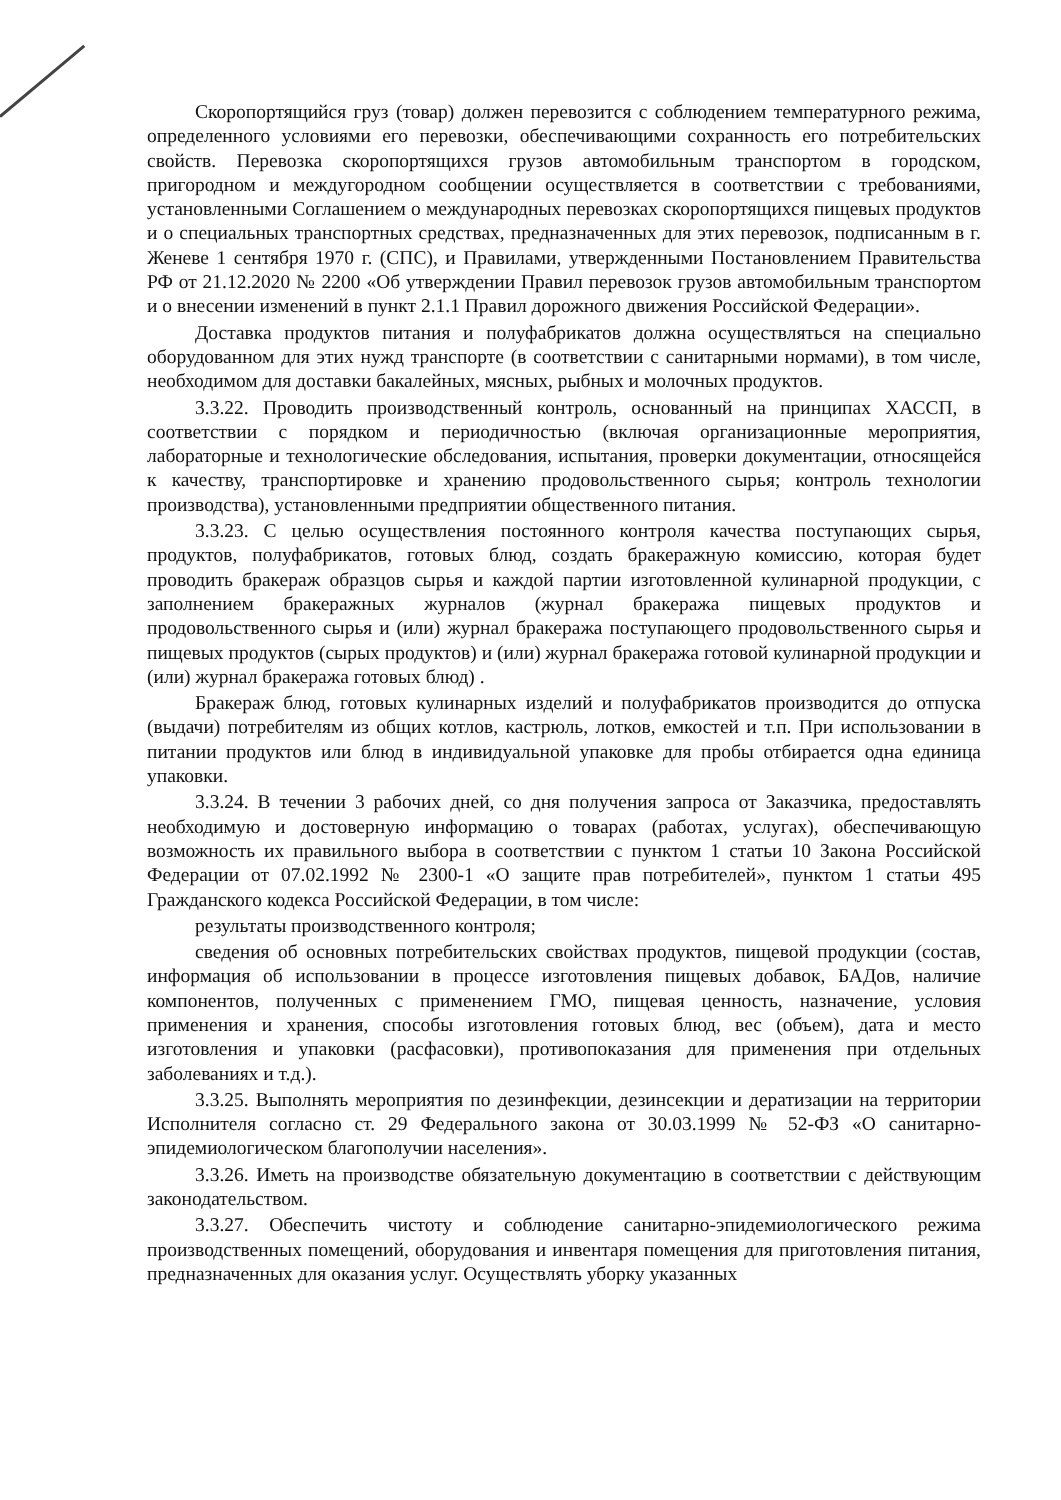Скоропортящийся груз (товар) должен перевозится с соблюдением температурного режима, определенного условиями его перевозки, обеспечивающими сохранность его потребительских свойств. Перевозка скоропортящихся грузов автомобильным транспортом в городском, пригородном и междугородном сообщении осуществляется в соответствии с требованиями, установленными Соглашением о международных перевозках скоропортящихся пищевых продуктов и о специальных транспортных средствах, предназначенных для этих перевозок, подписанным в г. Женеве 1 сентября 1970 г. (СПС), и Правилами, утвержденными Постановлением Правительства РФ от 21.12.2020 № 2200 «Об утверждении Правил перевозок грузов автомобильным транспортом и о внесении изменений в пункт 2.1.1 Правил дорожного движения Российской Федерации».
Доставка продуктов питания и полуфабрикатов должна осуществляться на специально оборудованном для этих нужд транспорте (в соответствии с санитарными нормами), в том числе, необходимом для доставки бакалейных, мясных, рыбных и молочных продуктов.
3.3.22. Проводить производственный контроль, основанный на принципах ХАССП, в соответствии с порядком и периодичностью (включая организационные мероприятия, лабораторные и технологические обследования, испытания, проверки документации, относящейся к качеству, транспортировке и хранению продовольственного сырья; контроль технологии производства), установленными предприятии общественного питания.
3.3.23. С целью осуществления постоянного контроля качества поступающих сырья, продуктов, полуфабрикатов, готовых блюд, создать бракеражную комиссию, которая будет проводить бракераж образцов сырья и каждой партии изготовленной кулинарной продукции, с заполнением бракеражных журналов (журнал бракеража пищевых продуктов и продовольственного сырья и (или) журнал бракеража поступающего продовольственного сырья и пищевых продуктов (сырых продуктов) и (или) журнал бракеража готовой кулинарной продукции и (или) журнал бракеража готовых блюд) .
Бракераж блюд, готовых кулинарных изделий и полуфабрикатов производится до отпуска (выдачи) потребителям из общих котлов, кастрюль, лотков, емкостей и т.п. При использовании в питании продуктов или блюд в индивидуальной упаковке для пробы отбирается одна единица упаковки.
3.3.24. В течении 3 рабочих дней, со дня получения запроса от Заказчика, предоставлять необходимую и достоверную информацию о товарах (работах, услугах), обеспечивающую возможность их правильного выбора в соответствии с пунктом 1 статьи 10 Закона Российской Федерации от 07.02.1992 № 2300-1 «О защите прав потребителей», пунктом 1 статьи 495 Гражданского кодекса Российской Федерации, в том числе:
результаты производственного контроля;
сведения об основных потребительских свойствах продуктов, пищевой продукции (состав, информация об использовании в процессе изготовления пищевых добавок, БАДов, наличие компонентов, полученных с применением ГМО, пищевая ценность, назначение, условия применения и хранения, способы изготовления готовых блюд, вес (объем), дата и место изготовления и упаковки (расфасовки), противопоказания для применения при отдельных заболеваниях и т.д.).
3.3.25. Выполнять мероприятия по дезинфекции, дезинсекции и дератизации на территории Исполнителя согласно ст. 29 Федерального закона от 30.03.1999 № 52-ФЗ «О санитарно-эпидемиологическом благополучии населения».
3.3.26. Иметь на производстве обязательную документацию в соответствии с действующим законодательством.
3.3.27. Обеспечить чистоту и соблюдение санитарно-эпидемиологического режима производственных помещений, оборудования и инвентаря помещения для приготовления питания, предназначенных для оказания услуг. Осуществлять уборку указанных